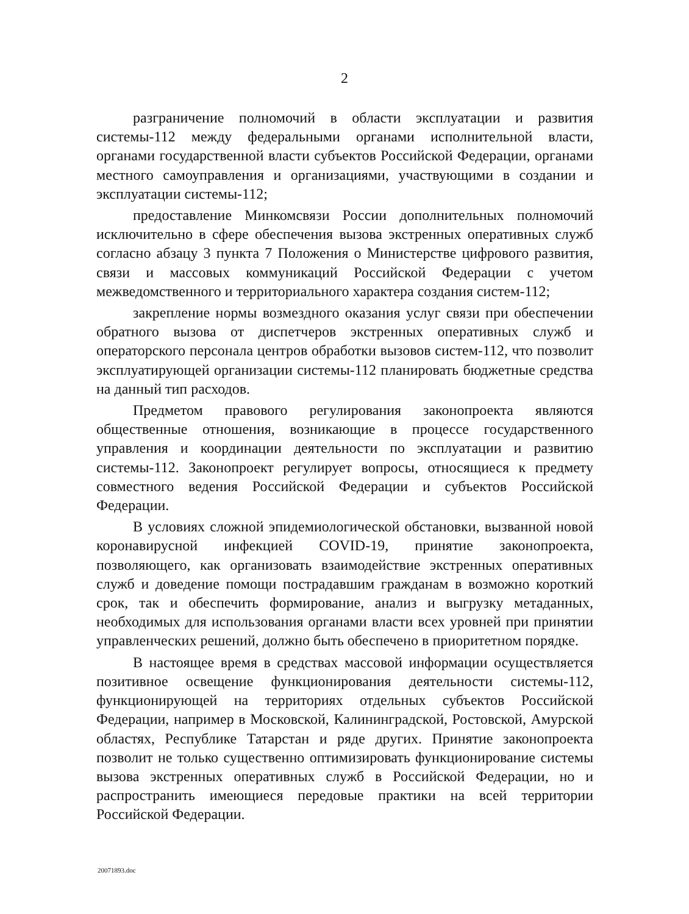2
разграничение полномочий в области эксплуатации и развития системы-112 между федеральными органами исполнительной власти, органами государственной власти субъектов Российской Федерации, органами местного самоуправления и организациями, участвующими в создании и эксплуатации системы-112;
предоставление Минкомсвязи России дополнительных полномочий исключительно в сфере обеспечения вызова экстренных оперативных служб согласно абзацу 3 пункта 7 Положения о Министерстве цифрового развития, связи и массовых коммуникаций Российской Федерации с учетом межведомственного и территориального характера создания систем-112;
закрепление нормы возмездного оказания услуг связи при обеспечении обратного вызова от диспетчеров экстренных оперативных служб и операторского персонала центров обработки вызовов систем-112, что позволит эксплуатирующей организации системы-112 планировать бюджетные средства на данный тип расходов.
Предметом правового регулирования законопроекта являются общественные отношения, возникающие в процессе государственного управления и координации деятельности по эксплуатации и развитию системы-112. Законопроект регулирует вопросы, относящиеся к предмету совместного ведения Российской Федерации и субъектов Российской Федерации.
В условиях сложной эпидемиологической обстановки, вызванной новой коронавирусной инфекцией COVID-19, принятие законопроекта, позволяющего, как организовать взаимодействие экстренных оперативных служб и доведение помощи пострадавшим гражданам в возможно короткий срок, так и обеспечить формирование, анализ и выгрузку метаданных, необходимых для использования органами власти всех уровней при принятии управленческих решений, должно быть обеспечено в приоритетном порядке.
В настоящее время в средствах массовой информации осуществляется позитивное освещение функционирования деятельности системы-112, функционирующей на территориях отдельных субъектов Российской Федерации, например в Московской, Калининградской, Ростовской, Амурской областях, Республике Татарстан и ряде других. Принятие законопроекта позволит не только существенно оптимизировать функционирование системы вызова экстренных оперативных служб в Российской Федерации, но и распространить имеющиеся передовые практики на всей территории Российской Федерации.
20071893.doc